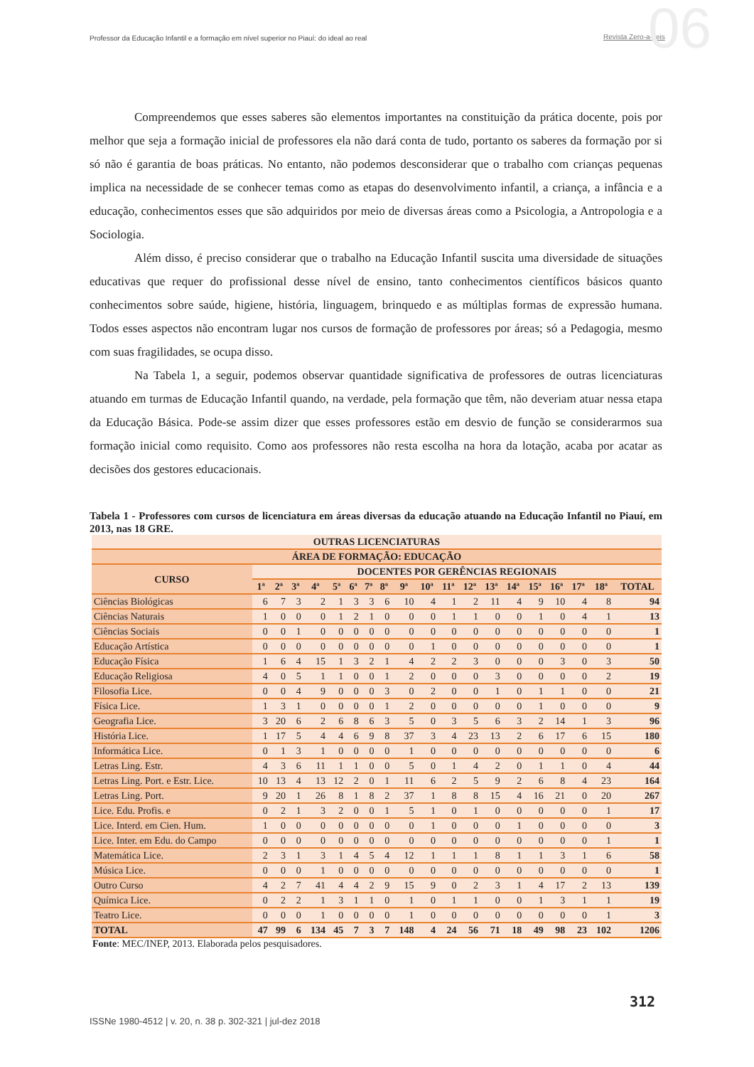Professor da Educação Infantil e a formação em nível superior no Piauí: do ideal ao real Revista Zero-a-seis 06
Compreendemos que esses saberes são elementos importantes na constituição da prática docente, pois por melhor que seja a formação inicial de professores ela não dará conta de tudo, portanto os saberes da formação por si só não é garantia de boas práticas. No entanto, não podemos desconsiderar que o trabalho com crianças pequenas implica na necessidade de se conhecer temas como as etapas do desenvolvimento infantil, a criança, a infância e a educação, conhecimentos esses que são adquiridos por meio de diversas áreas como a Psicologia, a Antropologia e a Sociologia.
Além disso, é preciso considerar que o trabalho na Educação Infantil suscita uma diversidade de situações educativas que requer do profissional desse nível de ensino, tanto conhecimentos científicos básicos quanto conhecimentos sobre saúde, higiene, história, linguagem, brinquedo e as múltiplas formas de expressão humana. Todos esses aspectos não encontram lugar nos cursos de formação de professores por áreas; só a Pedagogia, mesmo com suas fragilidades, se ocupa disso.
Na Tabela 1, a seguir, podemos observar quantidade significativa de professores de outras licenciaturas atuando em turmas de Educação Infantil quando, na verdade, pela formação que têm, não deveriam atuar nessa etapa da Educação Básica. Pode-se assim dizer que esses professores estão em desvio de função se considerarmos sua formação inicial como requisito. Como aos professores não resta escolha na hora da lotação, acaba por acatar as decisões dos gestores educacionais.
Tabela 1 - Professores com cursos de licenciatura em áreas diversas da educação atuando na Educação Infantil no Piauí, em 2013, nas 18 GRE.
| OUTRAS LICENCIATURAS | | | | | | | | | | | | | | | | | | | |
| --- | --- | --- | --- | --- | --- | --- | --- | --- | --- | --- | --- | --- | --- | --- | --- | --- | --- | --- | --- |
| ÁREA DE FORMAÇÃO: EDUCAÇÃO | | | | | | | | | | | | | | | | | | | |
| CURSO | DOCENTES POR GERÊNCIAS REGIONAIS | | | | | | | | | | | | | | | | | | |
| | 1ª | 2ª | 3ª | 4ª | 5ª | 6ª | 7ª | 8ª | 9ª | 10ª | 11ª | 12ª | 13ª | 14ª | 15ª | 16ª | 17ª | 18ª | TOTAL |
| Ciências Biológicas | 6 | 7 | 3 | 2 | 1 | 3 | 3 | 6 | 10 | 4 | 1 | 2 | 11 | 4 | 9 | 10 | 4 | 8 | 94 |
| Ciências Naturais | 1 | 0 | 0 | 0 | 1 | 2 | 1 | 0 | 0 | 0 | 1 | 1 | 0 | 0 | 1 | 0 | 4 | 1 | 13 |
| Ciências Sociais | 0 | 0 | 1 | 0 | 0 | 0 | 0 | 0 | 0 | 0 | 0 | 0 | 0 | 0 | 0 | 0 | 0 | 0 | 1 |
| Educação Artística | 0 | 0 | 0 | 0 | 0 | 0 | 0 | 0 | 0 | 1 | 0 | 0 | 0 | 0 | 0 | 0 | 0 | 0 | 1 |
| Educação Física | 1 | 6 | 4 | 15 | 1 | 3 | 2 | 1 | 4 | 2 | 2 | 3 | 0 | 0 | 0 | 3 | 0 | 3 | 50 |
| Educação Religiosa | 4 | 0 | 5 | 1 | 1 | 0 | 0 | 1 | 2 | 0 | 0 | 0 | 3 | 0 | 0 | 0 | 0 | 2 | 19 |
| Filosofia Lice. | 0 | 0 | 4 | 9 | 0 | 0 | 0 | 3 | 0 | 2 | 0 | 0 | 1 | 0 | 1 | 1 | 0 | 0 | 21 |
| Física Lice. | 1 | 3 | 1 | 0 | 0 | 0 | 0 | 1 | 2 | 0 | 0 | 0 | 0 | 0 | 1 | 0 | 0 | 0 | 9 |
| Geografia Lice. | 3 | 20 | 6 | 2 | 6 | 8 | 6 | 3 | 5 | 0 | 3 | 5 | 6 | 3 | 2 | 14 | 1 | 3 | 96 |
| História Lice. | 1 | 17 | 5 | 4 | 4 | 6 | 9 | 8 | 37 | 3 | 4 | 23 | 13 | 2 | 6 | 17 | 6 | 15 | 180 |
| Informática Lice. | 0 | 1 | 3 | 1 | 0 | 0 | 0 | 0 | 1 | 0 | 0 | 0 | 0 | 0 | 0 | 0 | 0 | 0 | 6 |
| Letras Ling. Estr. | 4 | 3 | 6 | 11 | 1 | 1 | 0 | 0 | 5 | 0 | 1 | 4 | 2 | 0 | 1 | 1 | 0 | 4 | 44 |
| Letras Ling. Port. e Estr. Lice. | 10 | 13 | 4 | 13 | 12 | 2 | 0 | 1 | 11 | 6 | 2 | 5 | 9 | 2 | 6 | 8 | 4 | 23 | 164 |
| Letras Ling. Port. | 9 | 20 | 1 | 26 | 8 | 1 | 8 | 2 | 37 | 1 | 8 | 8 | 15 | 4 | 16 | 21 | 0 | 20 | 267 |
| Lice. Edu. Profis. e | 0 | 2 | 1 | 3 | 2 | 0 | 0 | 1 | 5 | 1 | 0 | 1 | 0 | 0 | 0 | 0 | 0 | 1 | 17 |
| Lice. Interd. em Cien. Hum. | 1 | 0 | 0 | 0 | 0 | 0 | 0 | 0 | 0 | 1 | 0 | 0 | 0 | 1 | 0 | 0 | 0 | 0 | 3 |
| Lice. Inter. em Edu. do Campo | 0 | 0 | 0 | 0 | 0 | 0 | 0 | 0 | 0 | 0 | 0 | 0 | 0 | 0 | 0 | 0 | 0 | 1 | 1 |
| Matemática Lice. | 2 | 3 | 1 | 3 | 1 | 4 | 5 | 4 | 12 | 1 | 1 | 1 | 8 | 1 | 1 | 3 | 1 | 6 | 58 |
| Música Lice. | 0 | 0 | 0 | 1 | 0 | 0 | 0 | 0 | 0 | 0 | 0 | 0 | 0 | 0 | 0 | 0 | 0 | 0 | 1 |
| Outro Curso | 4 | 2 | 7 | 41 | 4 | 4 | 2 | 9 | 15 | 9 | 0 | 2 | 3 | 1 | 4 | 17 | 2 | 13 | 139 |
| Química Lice. | 0 | 2 | 2 | 1 | 3 | 1 | 1 | 0 | 1 | 0 | 1 | 1 | 0 | 0 | 1 | 3 | 1 | 1 | 19 |
| Teatro Lice. | 0 | 0 | 0 | 1 | 0 | 0 | 0 | 0 | 1 | 0 | 0 | 0 | 0 | 0 | 0 | 0 | 0 | 1 | 3 |
| TOTAL | 47 | 99 | 6 | 134 | 45 | 7 | 3 | 7 | 148 | 4 | 24 | 56 | 71 | 18 | 49 | 98 | 23 | 102 | 1206 |
Fonte: MEC/INEP, 2013. Elaborada pelos pesquisadores.
312
ISSNe 1980-4512 | v. 20, n. 38 p. 302-321 | jul-dez 2018